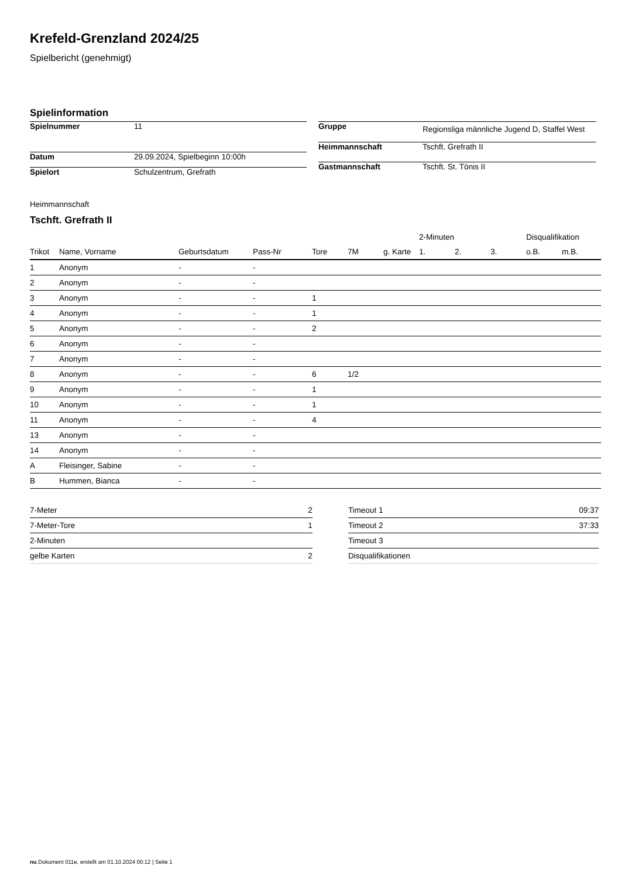Krefeld-Grenzland 2024/25
Spielbericht (genehmigt)
Spielinformation
| Spielnummer | 11 |
| Datum | 29.09.2024, Spielbeginn 10:00h |
| Spielort | Schulzentrum, Grefrath |
| Gruppe | Regionsliga männliche Jugend D, Staffel West |
| Heimmannschaft | Tschft. Grefrath II |
| Gastmannschaft | Tschft. St. Tönis II |
Heimmannschaft
Tschft. Grefrath II
| | | | | | | | 2-Minuten | | | Disqualifikation | |
| --- | --- | --- | --- | --- | --- | --- | --- | --- | --- | --- | --- |
| Trikot | Name, Vorname | Geburtsdatum | Pass-Nr | Tore | 7M | g. Karte | 1. | 2. | 3. | o.B. | m.B. |
| 1 | Anonym | - | - | | | | | | | | |
| 2 | Anonym | - | - | | | | | | | | |
| 3 | Anonym | - | - | 1 | | | | | | | |
| 4 | Anonym | - | - | 1 | | | | | | | |
| 5 | Anonym | - | - | 2 | | | | | | | |
| 6 | Anonym | - | - | | | | | | | | |
| 7 | Anonym | - | - | | | | | | | | |
| 8 | Anonym | - | - | 6 | 1/2 | | | | | | |
| 9 | Anonym | - | - | 1 | | | | | | | |
| 10 | Anonym | - | - | 1 | | | | | | | |
| 11 | Anonym | - | - | 4 | | | | | | | |
| 13 | Anonym | - | - | | | | | | | | |
| 14 | Anonym | - | - | | | | | | | | |
| A | Fleisinger, Sabine | - | - | | | | | | | | |
| B | Hummen, Bianca | - | - | | | | | | | | |
| 7-Meter | 2 |
| 7-Meter-Tore | 1 |
| 2-Minuten | |
| gelbe Karten | 2 |
| Timeout 1 | 09:37 |
| Timeout 2 | 37:33 |
| Timeout 3 | |
| Disqualifikationen | |
nu.Dokument 011e, erstellt am 01.10.2024 00:12 | Seite 1